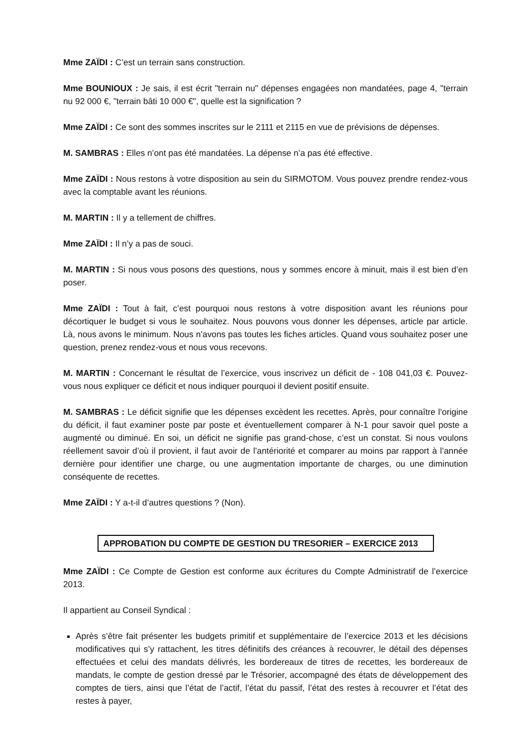Mme ZAÏDI : C’est un terrain sans construction.
Mme BOUNIOUX : Je sais, il est écrit "terrain nu" dépenses engagées non mandatées, page 4, "terrain nu 92 000 €, "terrain bâti 10 000 €", quelle est la signification ?
Mme ZAÏDI : Ce sont des sommes inscrites sur le 2111 et 2115 en vue de prévisions de dépenses.
M. SAMBRAS : Elles n’ont pas été mandatées. La dépense n’a pas été effective.
Mme ZAÏDI : Nous restons à votre disposition au sein du SIRMOTOM. Vous pouvez prendre rendez-vous avec la comptable avant les réunions.
M. MARTIN : Il y a tellement de chiffres.
Mme ZAÏDI : Il n’y a pas de souci.
M. MARTIN : Si nous vous posons des questions, nous y sommes encore à minuit, mais il est bien d’en poser.
Mme ZAÏDI : Tout à fait, c’est pourquoi nous restons à votre disposition avant les réunions pour décortiquer le budget si vous le souhaitez. Nous pouvons vous donner les dépenses, article par article. Là, nous avons le minimum. Nous n’avons pas toutes les fiches articles. Quand vous souhaitez poser une question, prenez rendez-vous et nous vous recevons.
M. MARTIN : Concernant le résultat de l’exercice, vous inscrivez un déficit de - 108 041,03 €. Pouvez-vous nous expliquer ce déficit et nous indiquer pourquoi il devient positif ensuite.
M. SAMBRAS : Le déficit signifie que les dépenses excèdent les recettes. Après, pour connaître l’origine du déficit, il faut examiner poste par poste et éventuellement comparer à N-1 pour savoir quel poste a augmenté ou diminué. En soi, un déficit ne signifie pas grand-chose, c’est un constat. Si nous voulons réellement savoir d’où il provient, il faut avoir de l’antériorité et comparer au moins par rapport à l’année dernière pour identifier une charge, ou une augmentation importante de charges, ou une diminution conséquente de recettes.
Mme ZAÏDI : Y a-t-il d’autres questions ? (Non).
APPROBATION DU COMPTE DE GESTION DU TRESORIER – EXERCICE 2013
Mme ZAÏDI : Ce Compte de Gestion est conforme aux écritures du Compte Administratif de l’exercice 2013.
Il appartient au Conseil Syndical :
Après s’être fait présenter les budgets primitif et supplémentaire de l’exercice 2013 et les décisions modificatives qui s’y rattachent, les titres définitifs des créances à recouvrer, le détail des dépenses effectuées et celui des mandats délivrés, les bordereaux de titres de recettes, les bordereaux de mandats, le compte de gestion dressé par le Trésorier, accompagné des états de développement des comptes de tiers, ainsi que l’état de l’actif, l’état du passif, l’état des restes à recouvrer et l’état des restes à payer,